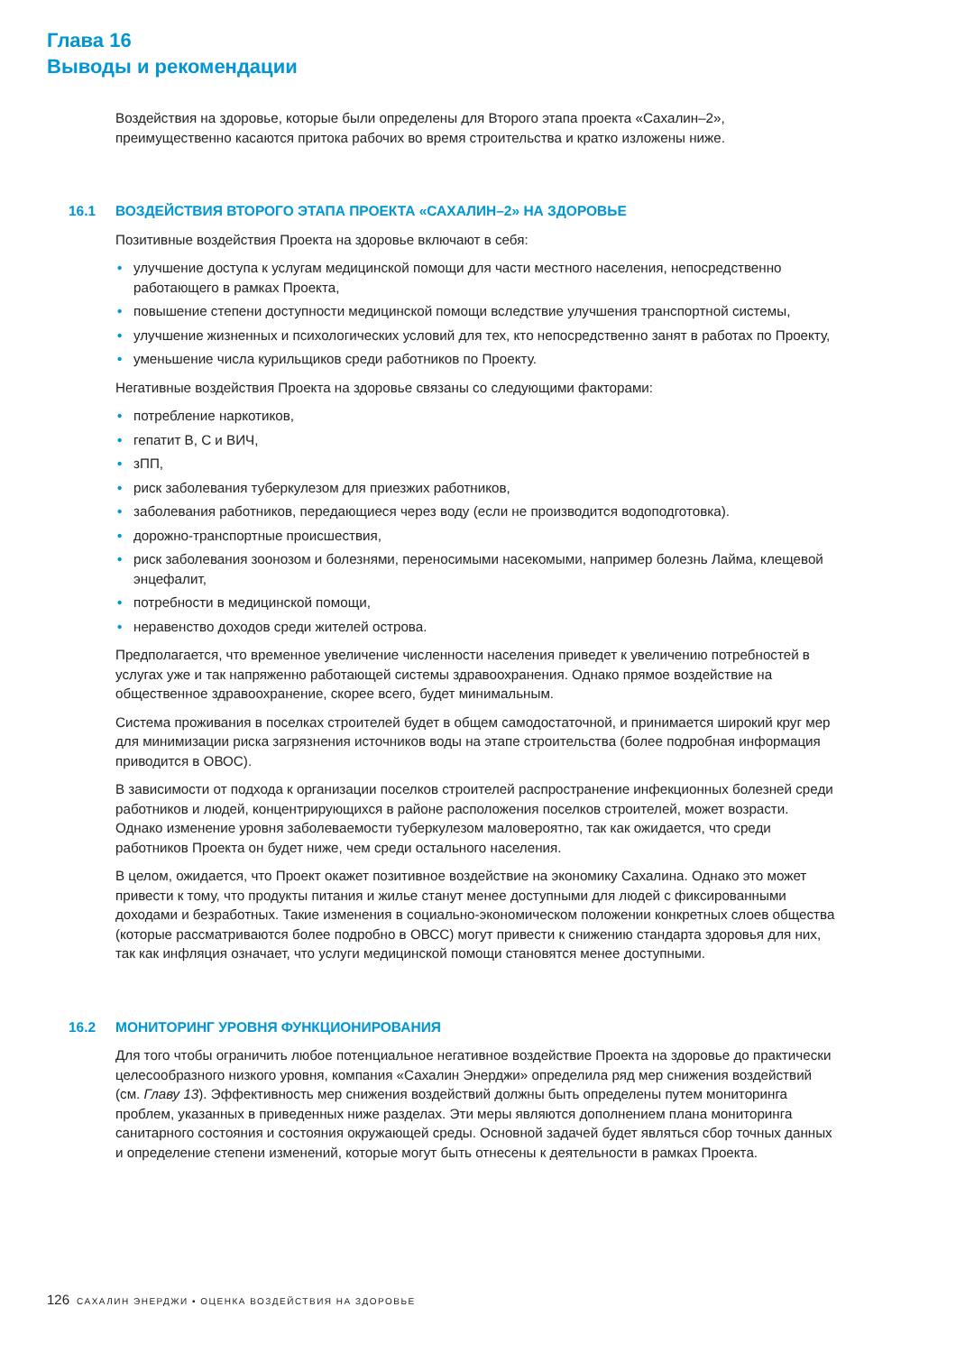Глава 16
Выводы и рекомендации
Воздействия на здоровье, которые были определены для Второго этапа проекта «Сахалин–2», преимущественно касаются притока рабочих во время строительства и кратко изложены ниже.
16.1 ВОЗДЕЙСТВИЯ ВТОРОГО ЭТАПА ПРОЕКТА «САХАЛИН–2» НА ЗДОРОВЬЕ
Позитивные воздействия Проекта на здоровье включают в себя:
• улучшение доступа к услугам медицинской помощи для части местного населения, непосредственно работающего в рамках Проекта,
• повышение степени доступности медицинской помощи вследствие улучшения транспортной системы,
• улучшение жизненных и психологических условий для тех, кто непосредственно занят в работах по Проекту,
• уменьшение числа курильщиков среди работников по Проекту.
Негативные воздействия Проекта на здоровье связаны со следующими факторами:
• потребление наркотиков,
• гепатит B, C и ВИЧ,
• зПП,
• риск заболевания туберкулезом для приезжих работников,
• заболевания работников, передающиеся через воду (если не производится водоподготовка).
• дорожно-транспортные происшествия,
• риск заболевания зоонозом и болезнями, переносимыми насекомыми, например болезнь Лайма, клещевой энцефалит,
• потребности в медицинской помощи,
• неравенство доходов среди жителей острова.
Предполагается, что временное увеличение численности населения приведет к увеличению потребностей в услугах уже и так напряженно работающей системы здравоохранения. Однако прямое воздействие на общественное здравоохранение, скорее всего, будет минимальным.
Система проживания в поселках строителей будет в общем самодостаточной, и принимается широкий круг мер для минимизации риска загрязнения источников воды на этапе строительства (более подробная информация приводится в ОВОС).
В зависимости от подхода к организации поселков строителей распространение инфекционных болезней среди работников и людей, концентрирующихся в районе расположения поселков строителей, может возрасти. Однако изменение уровня заболеваемости туберкулезом маловероятно, так как ожидается, что среди работников Проекта он будет ниже, чем среди остального населения.
В целом, ожидается, что Проект окажет позитивное воздействие на экономику Сахалина. Однако это может привести к тому, что продукты питания и жилье станут менее доступными для людей с фиксированными доходами и безработных. Такие изменения в социально-экономическом положении конкретных слоев общества (которые рассматриваются более подробно в ОВСС) могут привести к снижению стандарта здоровья для них, так как инфляция означает, что услуги медицинской помощи становятся менее доступными.
16.2 МОНИТОРИНГ УРОВНЯ ФУНКЦИОНИРОВАНИЯ
Для того чтобы ограничить любое потенциальное негативное воздействие Проекта на здоровье до практически целесообразного низкого уровня, компания «Сахалин Энерджи» определила ряд мер снижения воздействий (см. Главу 13). Эффективность мер снижения воздействий должны быть определены путем мониторинга проблем, указанных в приведенных ниже разделах. Эти меры являются дополнением плана мониторинга санитарного состояния и состояния окружающей среды. Основной задачей будет являться сбор точных данных и определение степени изменений, которые могут быть отнесены к деятельности в рамках Проекта.
126 САХАЛИН ЭНЕРДЖИ • ОЦЕНКА ВОЗДЕЙСТВИЯ НА ЗДОРОВЬЕ